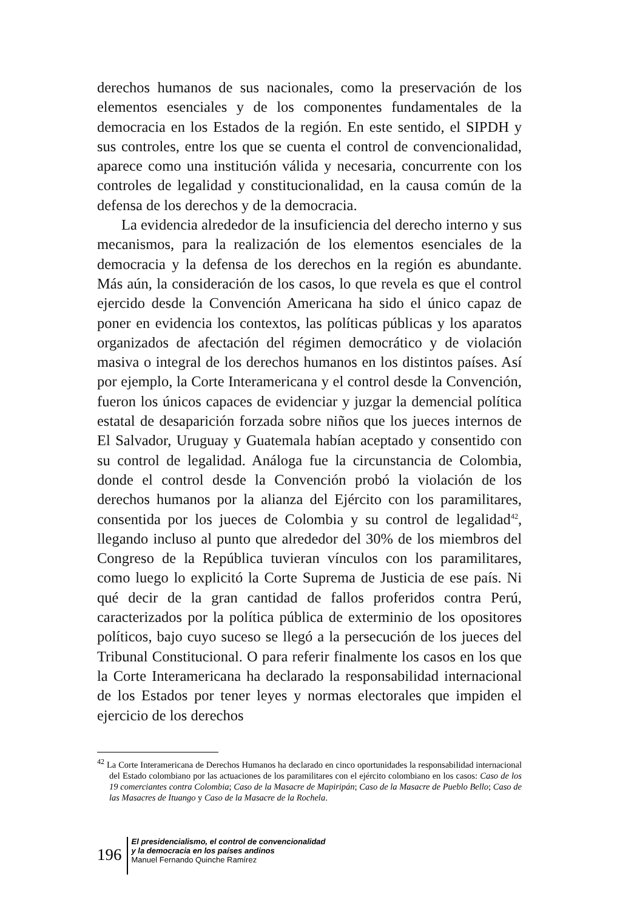derechos humanos de sus nacionales, como la preservación de los elementos esenciales y de los componentes fundamentales de la democracia en los Estados de la región. En este sentido, el SIPDH y sus controles, entre los que se cuenta el control de convencionalidad, aparece como una institución válida y necesaria, concurrente con los controles de legalidad y constitucionalidad, en la causa común de la defensa de los derechos y de la democracia.
La evidencia alrededor de la insuficiencia del derecho interno y sus mecanismos, para la realización de los elementos esenciales de la democracia y la defensa de los derechos en la región es abundante. Más aún, la consideración de los casos, lo que revela es que el control ejercido desde la Convención Americana ha sido el único capaz de poner en evidencia los contextos, las políticas públicas y los aparatos organizados de afectación del régimen democrático y de violación masiva o integral de los derechos humanos en los distintos países. Así por ejemplo, la Corte Interamericana y el control desde la Convención, fueron los únicos capaces de evidenciar y juzgar la demencial política estatal de desaparición forzada sobre niños que los jueces internos de El Salvador, Uruguay y Guatemala habían aceptado y consentido con su control de legalidad. Análoga fue la circunstancia de Colombia, donde el control desde la Convención probó la violación de los derechos humanos por la alianza del Ejército con los paramilitares, consentida por los jueces de Colombia y su control de legalidad<sup>42</sup>, llegando incluso al punto que alrededor del 30% de los miembros del Congreso de la República tuvieran vínculos con los paramilitares, como luego lo explicitó la Corte Suprema de Justicia de ese país. Ni qué decir de la gran cantidad de fallos proferidos contra Perú, caracterizados por la política pública de exterminio de los opositores políticos, bajo cuyo suceso se llegó a la persecución de los jueces del Tribunal Constitucional. O para referir finalmente los casos en los que la Corte Interamericana ha declarado la responsabilidad internacional de los Estados por tener leyes y normas electorales que impiden el ejercicio de los derechos
<sup>42</sup> La Corte Interamericana de Derechos Humanos ha declarado en cinco oportunidades la responsabilidad internacional del Estado colombiano por las actuaciones de los paramilitares con el ejército colombiano en los casos: Caso de los 19 comerciantes contra Colombia; Caso de la Masacre de Mapiripán; Caso de la Masacre de Pueblo Bello; Caso de las Masacres de Ituango y Caso de la Masacre de la Rochela.
196
El presidencialismo, el control de convencionalidad
y la democracia en los países andinos
Manuel Fernando Quinche Ramírez